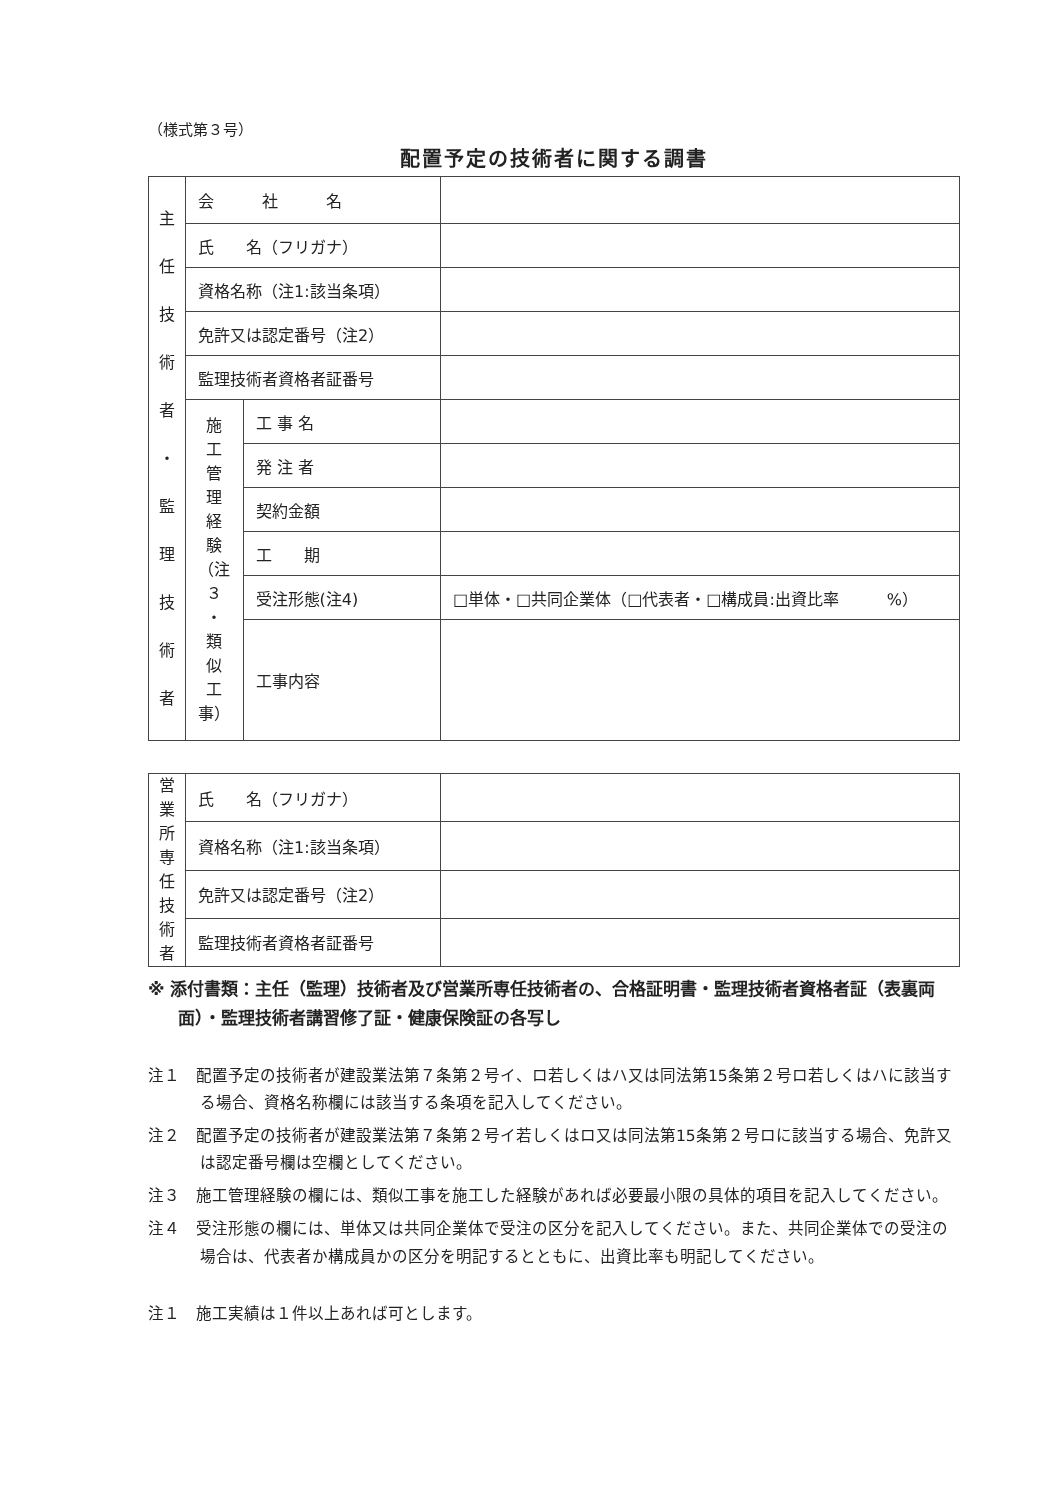（様式第３号）
配置予定の技術者に関する調書
| 主 任 技 術 者 ・ 監 理 技 術 者 | 会 社 名 | | |
| | 氏 名（フリガナ） | | |
| | 資格名称（注1:該当条項） | | |
| | 免許又は認定番号（注2） | | |
| | 監理技術者資格者証番号 | | |
| | 施 工 管 理 経 験 （注 ３ ・ 類 似 工 事） | 工 事 名 | |
| | | 発 注 者 | |
| | | 契約金額 | |
| | | 工 期 | |
| | | 受注形態(注4) | □単体・□共同企業体（□代表者・□構成員:出資比率 %） |
| | | 工事内容 | |
| 営 業 所 専 任 技 術 者 | 氏 名（フリガナ） | |
| | 資格名称（注1:該当条項） | |
| | 免許又は認定番号（注2） | |
| | 監理技術者資格者証番号 | |
※ 添付書類：主任（監理）技術者及び営業所専任技術者の、合格証明書・監理技術者資格者証（表裏両面）・監理技術者講習修了証・健康保険証の各写し
注１　配置予定の技術者が建設業法第７条第２号イ、ロ若しくはハ又は同法第15条第２号ロ若しくはハに該当する場合、資格名称欄には該当する条項を記入してください。
注２　配置予定の技術者が建設業法第７条第２号イ若しくはロ又は同法第15条第２号ロに該当する場合、免許又は認定番号欄は空欄としてください。
注３　施工管理経験の欄には、類似工事を施工した経験があれば必要最小限の具体的項目を記入してください。
注４　受注形態の欄には、単体又は共同企業体で受注の区分を記入してください。また、共同企業体での受注の場合は、代表者か構成員かの区分を明記するとともに、出資比率も明記してください。
注１　施工実績は１件以上あれば可とします。